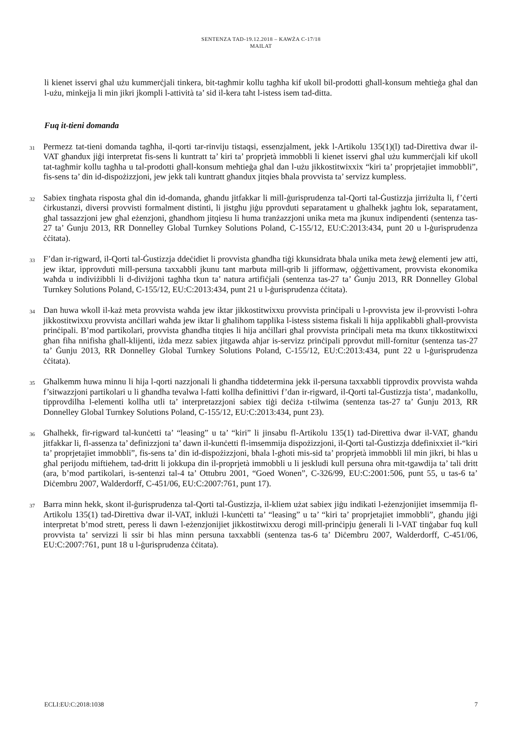SENTENZA TAD-19.12.2018 – KAWŻA C-17/18
MAILAT
li kienet isservi għal użu kummerċjali tinkera, bit-tagħmir kollu tagħha kif ukoll bil-prodotti għall-konsum meħtieġa għal dan l-użu, minkejja li min jikri jkompli l-attività ta’ sid il-kera taħt l-istess isem tad-ditta.
Fuq it-tieni domanda
31
Permezz tat-tieni domanda tagħha, il-qorti tar-rinviju tistaqsi, essenzjalment, jekk l-Artikolu 135(1)(l) tad-Direttiva dwar il-VAT għandux jiġi interpretat fis-sens li kuntratt ta’ kiri ta’ proprjetà immobbli li kienet isservi għal użu kummerċjali kif ukoll tat-tagħmir kollu tagħha u tal-prodotti għall-konsum meħtieġa għal dan l-użu jikkostitwixxix “kiri ta’ proprjetajiet immobbli”, fis-sens ta’ din id-dispożizzjoni, jew jekk tali kuntratt għandux jitqies bħala provvista ta’ servizz kumpless.
32
Sabiex tingħata risposta għal din id-domanda, għandu jitfakkar li mill-ġurisprudenza tal-Qorti tal-Ġustizzja jirriżulta li, f’ċerti ċirkustanzi, diversi provvisti formalment distinti, li jistgħu jiġu pprovduti separatament u għalhekk jagħtu lok, separatament, għal tassazzjoni jew għal eżenzjoni, għandhom jitqiesu li huma tranżazzjoni unika meta ma jkunux indipendenti (sentenza tas-27 ta’ Ġunju 2013, RR Donnelley Global Turnkey Solutions Poland, C-155/12, EU:C:2013:434, punt 20 u l-ġurisprudenza ċċitata).
33
F’dan ir-rigward, il-Qorti tal-Ġustizzja ddeċidiet li provvista għandha tiġi kkunsidrata bħala unika meta żewġ elementi jew atti, jew iktar, ipprovduti mill-persuna taxxabbli jkunu tant marbuta mill-qrib li jifformaw, oġġettivament, provvista ekonomika waħda u indiviżibbli li d-diviżjoni tagħha tkun ta’ natura artifiċjali (sentenza tas-27 ta’ Ġunju 2013, RR Donnelley Global Turnkey Solutions Poland, C-155/12, EU:C:2013:434, punt 21 u l-ġurisprudenza ċċitata).
34
Dan huwa wkoll il-każ meta provvista waħda jew iktar jikkostitwixxu provvista prinċipali u l-provvista jew il-provvisti l-oħra jikkostitwixxu provvista anċillari waħda jew iktar li għalihom tapplika l-istess sistema fiskali li hija applikabbli għall-provvista prinċipali. B’mod partikolari, provvista għandha titqies li hija anċillari għal provvista prinċipali meta ma tkunx tikkostitwixxi għan fiha nnifisha għall-klijenti, iżda mezz sabiex jitgawda aħjar is-servizz prinċipali pprovdut mill-fornitur (sentenza tas-27 ta’ Ġunju 2013, RR Donnelley Global Turnkey Solutions Poland, C-155/12, EU:C:2013:434, punt 22 u l-ġurisprudenza ċċitata).
35
Għalkemm huwa minnu li hija l-qorti nazzjonali li għandha tiddetermina jekk il-persuna taxxabbli tipprovdix provvista waħda f’sitwazzjoni partikolari u li għandha tevalwa l-fatti kollha definittivi f’dan ir-rigward, il-Qorti tal-Ġustizzja tista’, madankollu, tipprovdilha l-elementi kollha utli ta’ interpretazzjoni sabiex tiġi deċiża t-tilwima (sentenza tas-27 ta’ Ġunju 2013, RR Donnelley Global Turnkey Solutions Poland, C-155/12, EU:C:2013:434, punt 23).
36
Għalhekk, fir-rigward tal-kunċetti ta’ “leasing” u ta’ “kiri” li jinsabu fl-Artikolu 135(1) tad-Direttiva dwar il-VAT, għandu jitfakkar li, fl-assenza ta’ definizzjoni ta’ dawn il-kunċetti fl-imsemmija dispożizzjoni, il-Qorti tal-Ġustizzja ddefinixxiet il-“kiri ta’ proprjetajiet immobbli”, fis-sens ta’ din id-dispożizzjoni, bħala l-għoti mis-sid ta’ proprjetà immobbli lil min jikri, bi ħlas u għal perijodu miftiehem, tad-dritt li jokkupa din il-proprjetà immobbli u li jeskludi kull persuna oħra mit-tgawdija ta’ tali dritt (ara, b’mod partikolari, is-sentenzi tal-4 ta’ Ottubru 2001, “Goed Wonen”, C-326/99, EU:C:2001:506, punt 55, u tas-6 ta’ Diċembru 2007, Walderdorff, C-451/06, EU:C:2007:761, punt 17).
37
Barra minn hekk, skont il-ġurisprudenza tal-Qorti tal-Ġustizzja, il-kliem użat sabiex jiġu indikati l-eżenzjonijiet imsemmija fl-Artikolu 135(1) tad-Direttiva dwar il-VAT, inklużi l-kunċetti ta’ “leasing” u ta’ “kiri ta’ proprjetajiet immobbli”, għandu jiġi interpretat b’mod strett, peress li dawn l-eżenzjonijiet jikkostitwixxu derogi mill-prinċipju ġenerali li l-VAT tinġabar fuq kull provvista ta’ servizzi li ssir bi ħlas minn persuna taxxabbli (sentenza tas-6 ta’ Diċembru 2007, Walderdorff, C-451/06, EU:C:2007:761, punt 18 u l-ġurisprudenza ċċitata).
ECLI:EU:C:2018:1038 7